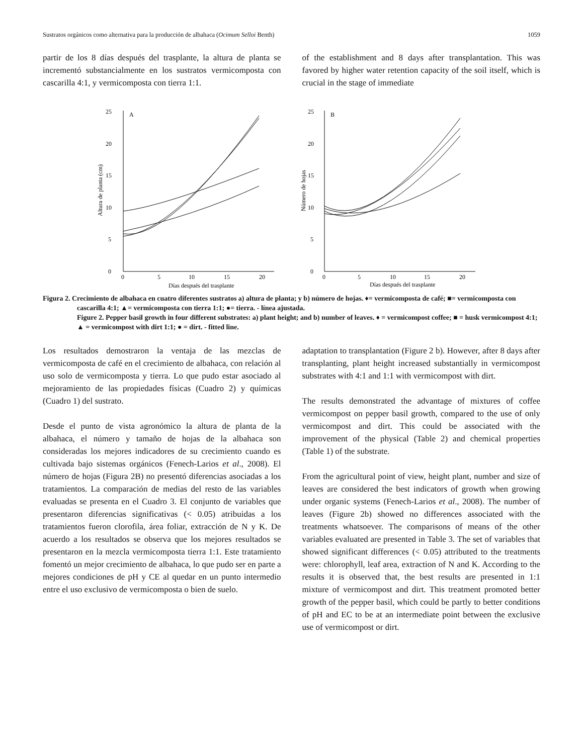Sustratos orgánicos como alternativa para la producción de albahaca (Ocimum Selloi Benth) 1059
partir de los 8 días después del trasplante, la altura de planta se incrementó substancialmente en los sustratos vermicomposta con cascarilla 4:1, y vermicomposta con tierra 1:1.
of the establishment and 8 days after transplantation. This was favored by higher water retention capacity of the soil itself, which is crucial in the stage of immediate
0
5
10
15
20
25
A
0
5
10
15
20
Días después del trasplante
Altura de planta (cm)
0
5
10
15
20
25
B
0
5
10
15
20
Días después del trasplante
Número de hojas
Figura 2. Crecimiento de albahaca en cuatro diferentes sustratos a) altura de planta; y b) número de hojas. ♦= vermicomposta de café; ■= vermicomposta con cascarilla 4:1; ▲= vermicomposta con tierra 1:1; ●= tierra. - línea ajustada.
Figure 2. Pepper basil growth in four different substrates: a) plant height; and b) number of leaves. ♦ = vermicompost coffee; ■ = husk vermicompost 4:1; ▲ = vermicompost with dirt 1:1; ● = dirt. - fitted line.
Los resultados demostraron la ventaja de las mezclas de vermicomposta de café en el crecimiento de albahaca, con relación al uso solo de vermicomposta y tierra. Lo que pudo estar asociado al mejoramiento de las propiedades físicas (Cuadro 2) y químicas (Cuadro 1) del sustrato.
Desde el punto de vista agronómico la altura de planta de la albahaca, el número y tamaño de hojas de la albahaca son consideradas los mejores indicadores de su crecimiento cuando es cultivada bajo sistemas orgánicos (Fenech-Larios et al., 2008). El número de hojas (Figura 2B) no presentó diferencias asociadas a los tratamientos. La comparación de medias del resto de las variables evaluadas se presenta en el Cuadro 3. El conjunto de variables que presentaron diferencias significativas (< 0.05) atribuidas a los tratamientos fueron clorofila, área foliar, extracción de N y K. De acuerdo a los resultados se observa que los mejores resultados se presentaron en la mezcla vermicomposta tierra 1:1. Este tratamiento fomentó un mejor crecimiento de albahaca, lo que pudo ser en parte a mejores condiciones de pH y CE al quedar en un punto intermedio entre el uso exclusivo de vermicomposta o bien de suelo.
adaptation to transplantation (Figure 2 b). However, after 8 days after transplanting, plant height increased substantially in vermicompost substrates with 4:1 and 1:1 with vermicompost with dirt.
The results demonstrated the advantage of mixtures of coffee vermicompost on pepper basil growth, compared to the use of only vermicompost and dirt. This could be associated with the improvement of the physical (Table 2) and chemical properties (Table 1) of the substrate.
From the agricultural point of view, height plant, number and size of leaves are considered the best indicators of growth when growing under organic systems (Fenech-Larios et al., 2008). The number of leaves (Figure 2b) showed no differences associated with the treatments whatsoever. The comparisons of means of the other variables evaluated are presented in Table 3. The set of variables that showed significant differences (< 0.05) attributed to the treatments were: chlorophyll, leaf area, extraction of N and K. According to the results it is observed that, the best results are presented in 1:1 mixture of vermicompost and dirt. This treatment promoted better growth of the pepper basil, which could be partly to better conditions of pH and EC to be at an intermediate point between the exclusive use of vermicompost or dirt.